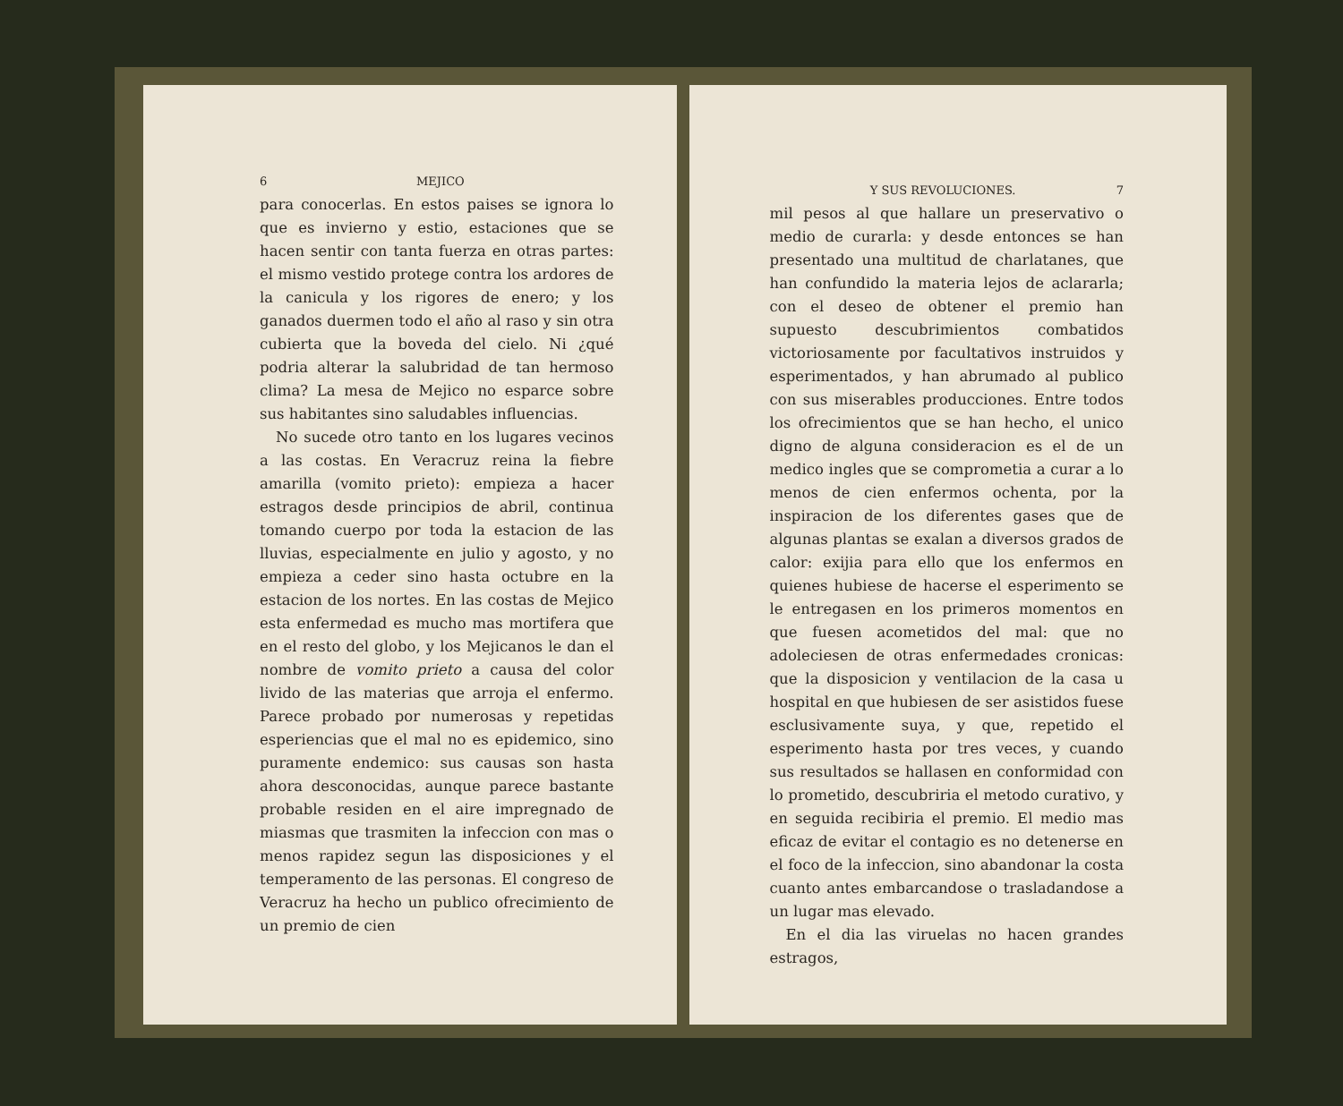6 MEJICO
para conocerlas. En estos paises se ignora lo que es invierno y estio, estaciones que se hacen sentir con tanta fuerza en otras partes: el mismo vestido protege contra los ardores de la canicula y los rigores de enero; y los ganados duermen todo el año al raso y sin otra cubierta que la boveda del cielo. Ni ¿qué podria alterar la salubridad de tan hermoso clima? La mesa de Mejico no esparce sobre sus habitantes sino saludables influencias.
No sucede otro tanto en los lugares vecinos a las costas. En Veracruz reina la fiebre amarilla (vomito prieto): empieza a hacer estragos desde principios de abril, continua tomando cuerpo por toda la estacion de las lluvias, especialmente en julio y agosto, y no empieza a ceder sino hasta octubre en la estacion de los nortes. En las costas de Mejico esta enfermedad es mucho mas mortifera que en el resto del globo, y los Mejicanos le dan el nombre de vomito prieto a causa del color livido de las materias que arroja el enfermo. Parece probado por numerosas y repetidas esperiencias que el mal no es epidemico, sino puramente endemico: sus causas son hasta ahora desconocidas, aunque parece bastante probable residen en el aire impregnado de miasmas que trasmiten la infeccion con mas o menos rapidez segun las disposiciones y el temperamento de las personas. El congreso de Veracruz ha hecho un publico ofrecimiento de un premio de cien
Y SUS REVOLUCIONES. 7
mil pesos al que hallare un preservativo o medio de curarla: y desde entonces se han presentado una multitud de charlatanes, que han confundido la materia lejos de aclararla; con el deseo de obtener el premio han supuesto descubrimientos combatidos victoriosamente por facultativos instruidos y esperimentados, y han abrumado al publico con sus miserables producciones. Entre todos los ofrecimientos que se han hecho, el unico digno de alguna consideracion es el de un medico ingles que se comprometia a curar a lo menos de cien enfermos ochenta, por la inspiracion de los diferentes gases que de algunas plantas se exalan a diversos grados de calor: exijia para ello que los enfermos en quienes hubiese de hacerse el esperimento se le entregasen en los primeros momentos en que fuesen acometidos del mal: que no adoleciesen de otras enfermedades cronicas: que la disposicion y ventilacion de la casa u hospital en que hubiesen de ser asistidos fuese esclusivamente suya, y que, repetido el esperimento hasta por tres veces, y cuando sus resultados se hallasen en conformidad con lo prometido, descubriria el metodo curativo, y en seguida recibiria el premio. El medio mas eficaz de evitar el contagio es no detenerse en el foco de la infeccion, sino abandonar la costa cuanto antes embarcandose o trasladandose a un lugar mas elevado.
En el dia las viruelas no hacen grandes estragos,